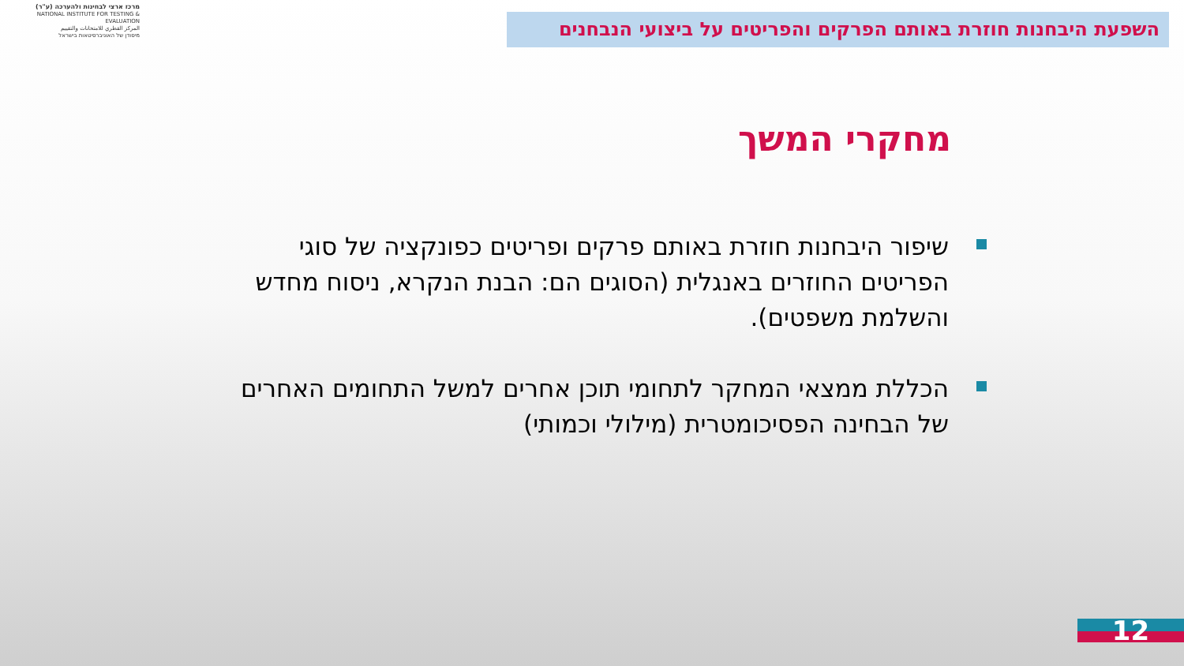מרכז ארצי לבחינות ולהערכה (ע"ר)
NATIONAL INSTITUTE FOR TESTING & EVALUATION
المركز القطري للامتحانات والتقييم
מיסודן של האוניברסיטאות בישראל
השפעת היבחנות חוזרת באותם הפרקים והפריטים על ביצועי הנבחנים
מחקרי המשך
שיפור היבחנות חוזרת באותם פרקים ופריטים כפונקציה של סוגי הפריטים החוזרים באנגלית (הסוגים הם: הבנת הנקרא, ניסוח מחדש והשלמת משפטים).
הכללת ממצאי המחקר לתחומי תוכן אחרים למשל התחומים האחרים של הבחינה הפסיכומטרית (מילולי וכמותי)
12